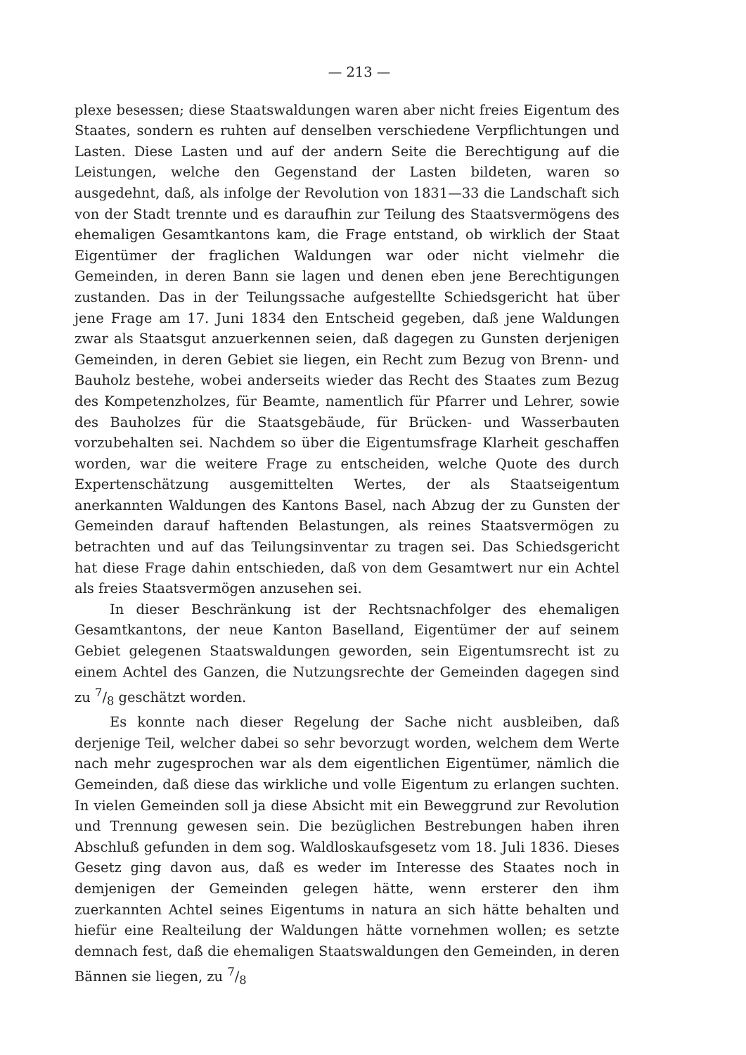— 213 —
plexe besessen; diese Staatswaldungen waren aber nicht freies Eigentum des Staates, sondern es ruhten auf denselben verschiedene Verpflichtungen und Lasten. Diese Lasten und auf der andern Seite die Berechtigung auf die Leistungen, welche den Gegenstand der Lasten bildeten, waren so ausgedehnt, daß, als infolge der Revolution von 1831—33 die Landschaft sich von der Stadt trennte und es daraufhin zur Teilung des Staatsvermögens des ehemaligen Gesamtkantons kam, die Frage entstand, ob wirklich der Staat Eigentümer der fraglichen Waldungen war oder nicht vielmehr die Gemeinden, in deren Bann sie lagen und denen eben jene Berechtigungen zustanden. Das in der Teilungssache aufgestellte Schiedsgericht hat über jene Frage am 17. Juni 1834 den Entscheid gegeben, daß jene Waldungen zwar als Staatsgut anzuerkennen seien, daß dagegen zu Gunsten derjenigen Gemeinden, in deren Gebiet sie liegen, ein Recht zum Bezug von Brenn- und Bauholz bestehe, wobei anderseits wieder das Recht des Staates zum Bezug des Kompetenzholzes, für Beamte, namentlich für Pfarrer und Lehrer, sowie des Bauholzes für die Staatsgebäude, für Brücken- und Wasserbauten vorzubehalten sei. Nachdem so über die Eigentumsfrage Klarheit geschaffen worden, war die weitere Frage zu entscheiden, welche Quote des durch Expertenschätzung ausgemittelten Wertes, der als Staatseigentum anerkannten Waldungen des Kantons Basel, nach Abzug der zu Gunsten der Gemeinden darauf haftenden Belastungen, als reines Staatsvermögen zu betrachten und auf das Teilungsinventar zu tragen sei. Das Schiedsgericht hat diese Frage dahin entschieden, daß von dem Gesamtwert nur ein Achtel als freies Staatsvermögen anzusehen sei.
In dieser Beschränkung ist der Rechtsnachfolger des ehemaligen Gesamtkantons, der neue Kanton Baselland, Eigentümer der auf seinem Gebiet gelegenen Staatswaldungen geworden, sein Eigentumsrecht ist zu einem Achtel des Ganzen, die Nutzungsrechte der Gemeinden dagegen sind zu 7/8 geschätzt worden.
Es konnte nach dieser Regelung der Sache nicht ausbleiben, daß derjenige Teil, welcher dabei so sehr bevorzugt worden, welchem dem Werte nach mehr zugesprochen war als dem eigentlichen Eigentümer, nämlich die Gemeinden, daß diese das wirkliche und volle Eigentum zu erlangen suchten. In vielen Gemeinden soll ja diese Absicht mit ein Beweggrund zur Revolution und Trennung gewesen sein. Die bezüglichen Bestrebungen haben ihren Abschluß gefunden in dem sog. Waldloskaufsgesetz vom 18. Juli 1836. Dieses Gesetz ging davon aus, daß es weder im Interesse des Staates noch in demjenigen der Gemeinden gelegen hätte, wenn ersterer den ihm zuerkannten Achtel seines Eigentums in natura an sich hätte behalten und hiefür eine Realteilung der Waldungen hätte vornehmen wollen; es setzte demnach fest, daß die ehemaligen Staatswaldungen den Gemeinden, in deren Bännen sie liegen, zu 7/8